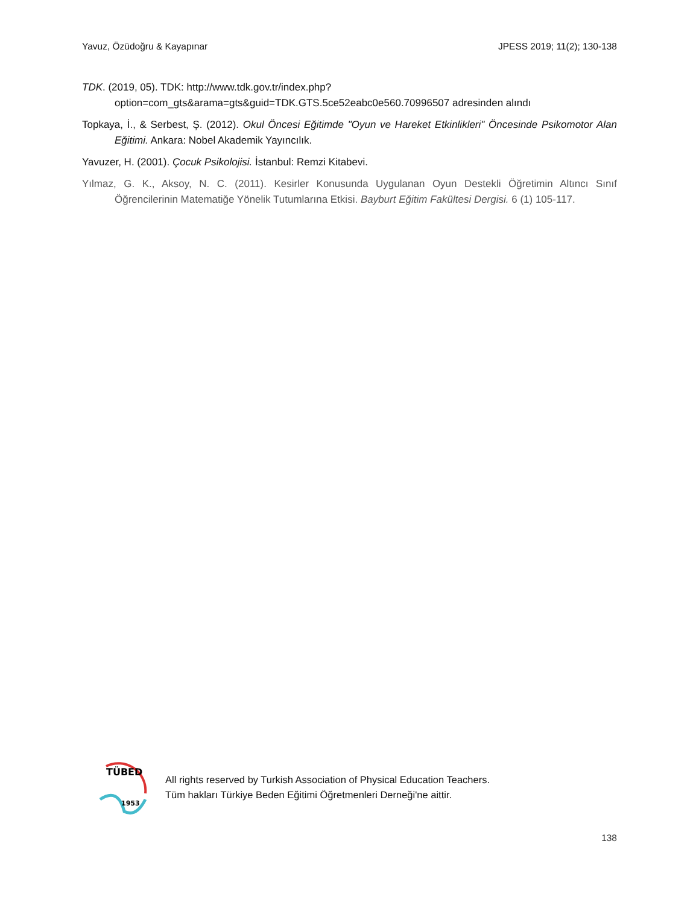Yavuz, Özüdoğru & Kayapınar JPESS 2019; 11(2); 130-138
TDK. (2019, 05). TDK: http://www.tdk.gov.tr/index.php?option=com_gts&arama=gts&guid=TDK.GTS.5ce52eabc0e560.70996507 adresinden alındı
Topkaya, İ., & Serbest, Ş. (2012). Okul Öncesi Eğitimde "Oyun ve Hareket Etkinlikleri" Öncesinde Psikomotor Alan Eğitimi. Ankara: Nobel Akademik Yayıncılık.
Yavuzer, H. (2001). Çocuk Psikolojisi. İstanbul: Remzi Kitabevi.
Yılmaz, G. K., Aksoy, N. C. (2011). Kesirler Konusunda Uygulanan Oyun Destekli Öğretimin Altıncı Sınıf Öğrencilerinin Matematiğe Yönelik Tutumlarına Etkisi. Bayburt Eğitim Fakültesi Dergisi. 6 (1) 105-117.
TÜBED
1953
All rights reserved by Turkish Association of Physical Education Teachers.
Tüm hakları Türkiye Beden Eğitimi Öğretmenleri Derneği'ne aittir.
138